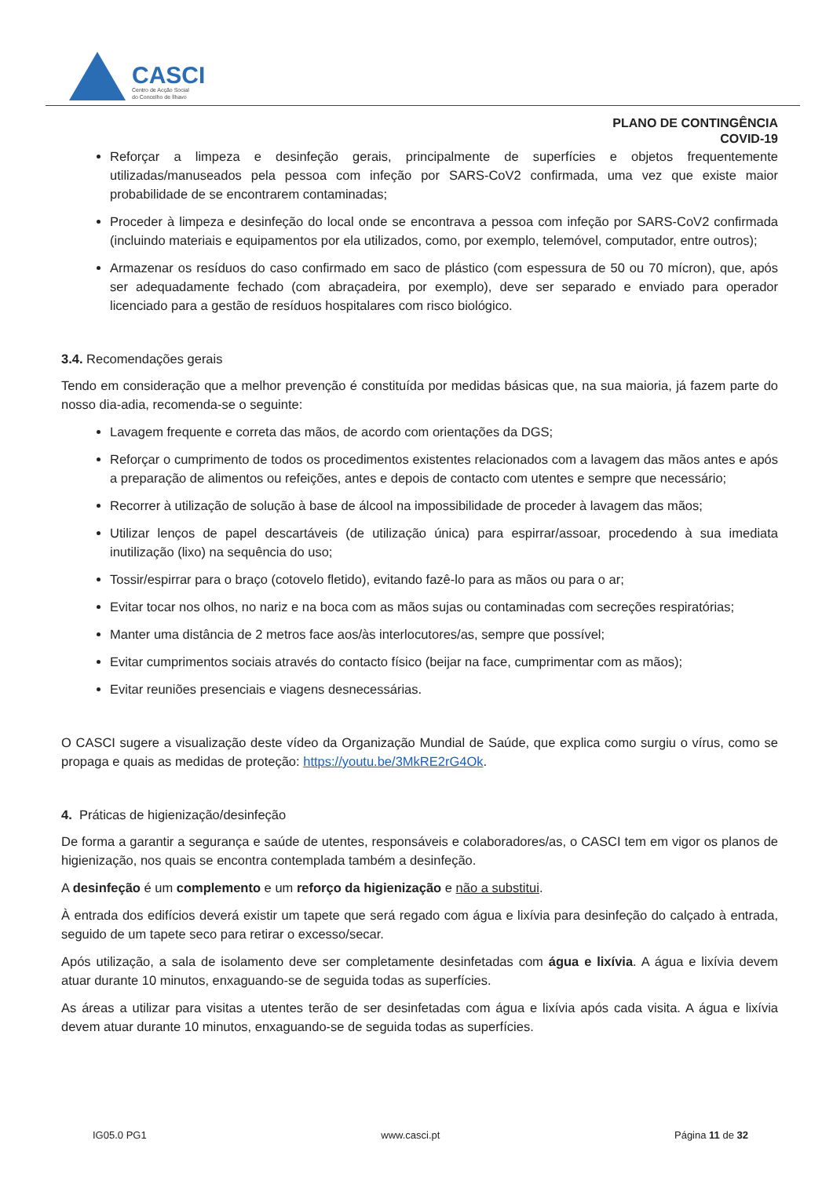CASCI
Centro de Acção Social
do Concelho de Ílhavo
PLANO DE CONTINGÊNCIA
COVID-19
Reforçar a limpeza e desinfeção gerais, principalmente de superfícies e objetos frequentemente utilizadas/manuseados pela pessoa com infeção por SARS-CoV2 confirmada, uma vez que existe maior probabilidade de se encontrarem contaminadas;
Proceder à limpeza e desinfeção do local onde se encontrava a pessoa com infeção por SARS-CoV2 confirmada (incluindo materiais e equipamentos por ela utilizados, como, por exemplo, telemóvel, computador, entre outros);
Armazenar os resíduos do caso confirmado em saco de plástico (com espessura de 50 ou 70 mícron), que, após ser adequadamente fechado (com abraçadeira, por exemplo), deve ser separado e enviado para operador licenciado para a gestão de resíduos hospitalares com risco biológico.
3.4. Recomendações gerais
Tendo em consideração que a melhor prevenção é constituída por medidas básicas que, na sua maioria, já fazem parte do nosso dia-adia, recomenda-se o seguinte:
Lavagem frequente e correta das mãos, de acordo com orientações da DGS;
Reforçar o cumprimento de todos os procedimentos existentes relacionados com a lavagem das mãos antes e após a preparação de alimentos ou refeições, antes e depois de contacto com utentes e sempre que necessário;
Recorrer à utilização de solução à base de álcool na impossibilidade de proceder à lavagem das mãos;
Utilizar lenços de papel descartáveis (de utilização única) para espirrar/assoar, procedendo à sua imediata inutilização (lixo) na sequência do uso;
Tossir/espirrar para o braço (cotovelo fletido), evitando fazê-lo para as mãos ou para o ar;
Evitar tocar nos olhos, no nariz e na boca com as mãos sujas ou contaminadas com secreções respiratórias;
Manter uma distância de 2 metros face aos/às interlocutores/as, sempre que possível;
Evitar cumprimentos sociais através do contacto físico (beijar na face, cumprimentar com as mãos);
Evitar reuniões presenciais e viagens desnecessárias.
O CASCI sugere a visualização deste vídeo da Organização Mundial de Saúde, que explica como surgiu o vírus, como se propaga e quais as medidas de proteção: https://youtu.be/3MkRE2rG4Ok.
4. Práticas de higienização/desinfeção
De forma a garantir a segurança e saúde de utentes, responsáveis e colaboradores/as, o CASCI tem em vigor os planos de higienização, nos quais se encontra contemplada também a desinfeção.
A desinfeção é um complemento e um reforço da higienização e não a substitui.
À entrada dos edifícios deverá existir um tapete que será regado com água e lixívia para desinfeção do calçado à entrada, seguido de um tapete seco para retirar o excesso/secar.
Após utilização, a sala de isolamento deve ser completamente desinfetadas com água e lixívia. A água e lixívia devem atuar durante 10 minutos, enxaguando-se de seguida todas as superfícies.
As áreas a utilizar para visitas a utentes terão de ser desinfetadas com água e lixívia após cada visita. A água e lixívia devem atuar durante 10 minutos, enxaguando-se de seguida todas as superfícies.
IG05.0 PG1 www.casci.pt Página 11 de 32